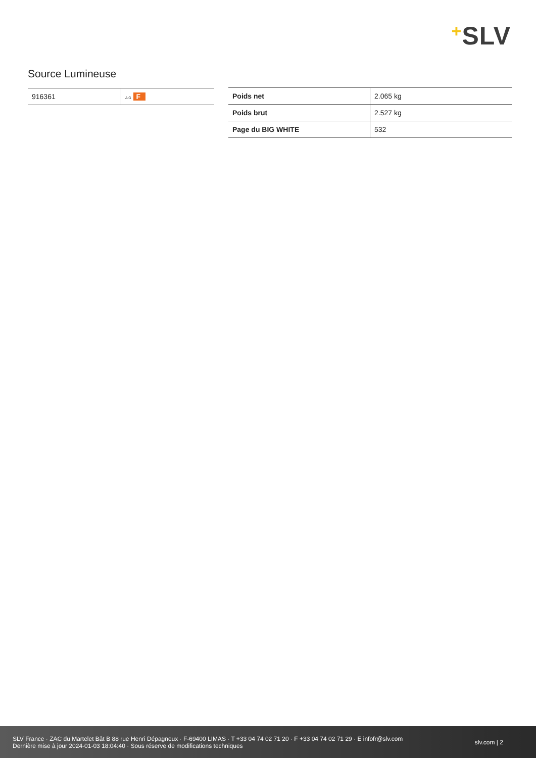+SLV
Source Lumineuse
| 916361 | A G F |
| Poids net | 2.065 kg |
| Poids brut | 2.527 kg |
| Page du BIG WHITE | 532 |
SLV France · ZAC du Martelet Bât B 88 rue Henri Dépagneux · F-69400 LIMAS · T +33 04 74 02 71 20 · F +33 04 74 02 71 29 · E infofr@slv.com
Dernière mise à jour 2024-01-03 18:04:40 · Sous réserve de modifications techniques
slv.com | 2